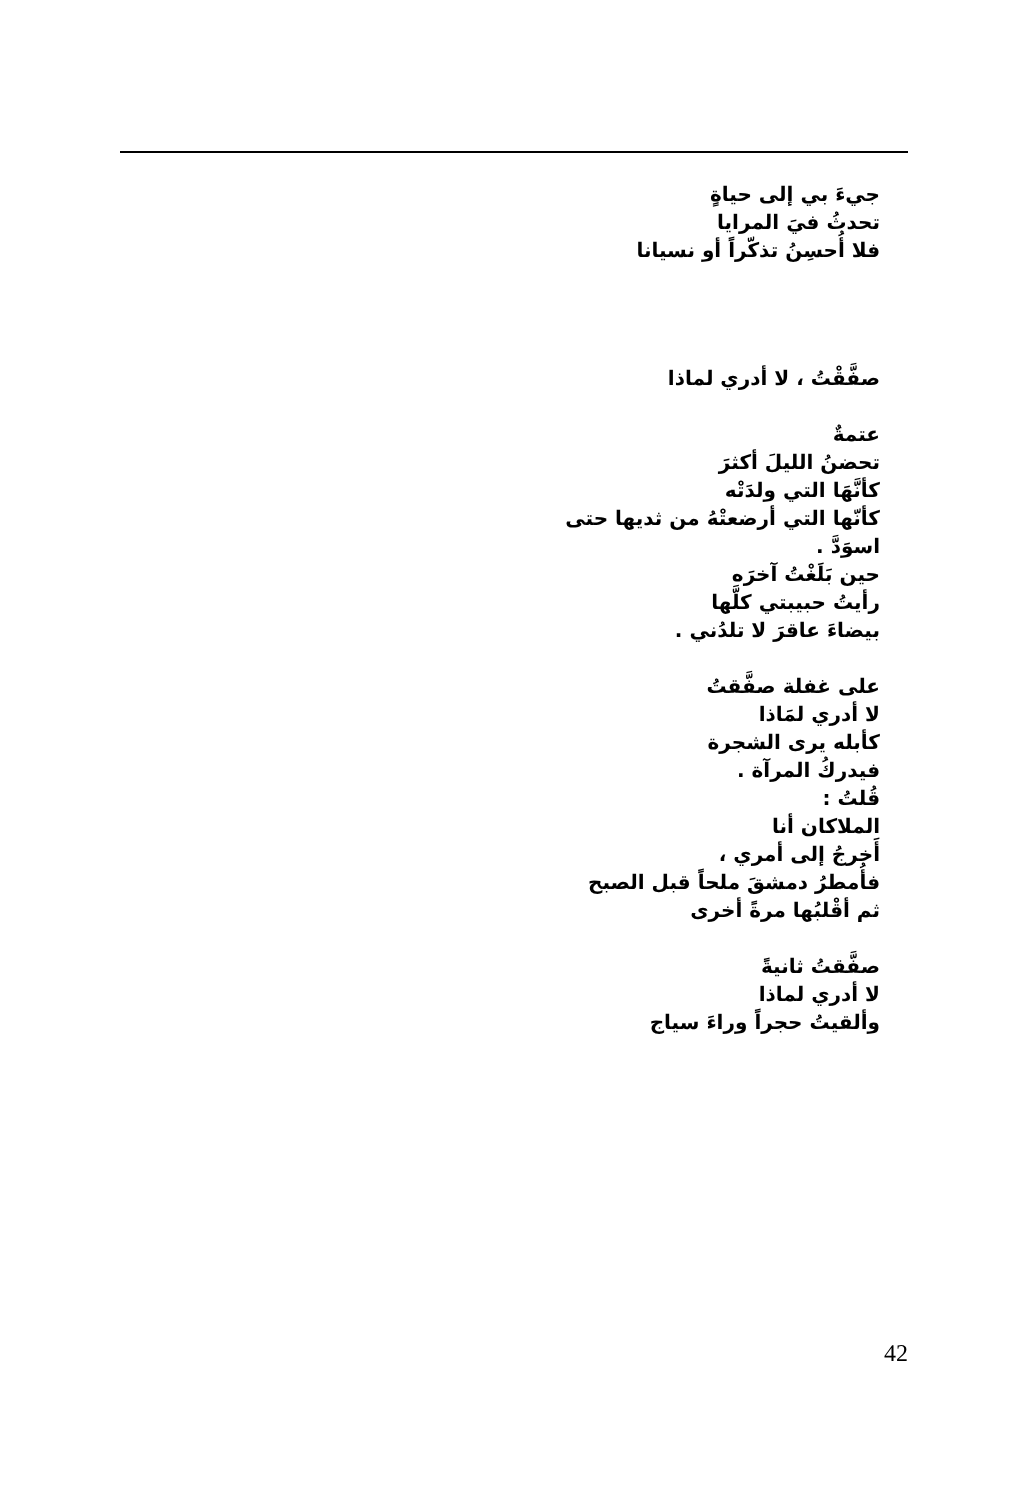جيءَ بي إلى حياةٍ
تحدثُ فيَ المرايا
فلا أُحسِنُ تذكّراً أو نسيانا
صفَّقْتُ ، لا أدري لماذا
عتمةٌ
تحضنُ الليلَ أكثرَ
كأنَّهَا التي ولدَتْه
كأنّها التي أرضعتْهُ من ثديها حتى
اسوَدَّ .
حين بَلَغْتُ آخرَه
رأيتُ حبيبتي كلَّها
بيضاءَ عاقرَ لا تلدُني .
على غفلة صفَّقتُ
لا أدري لمَاذا
كأبله يرى الشجرة
فيدركُ المرآة .
قُلتُ :
الملاكان أنا
أَخرجُ إلى أمري ،
فأُمطرُ دمشقَ ملحاً قبل الصبح
ثم أقْلبُها مرةً أخرى
صفَّقتُ ثانيةً
لا أدري لماذا
وألقيتُ حجراً وراءَ سياج
42